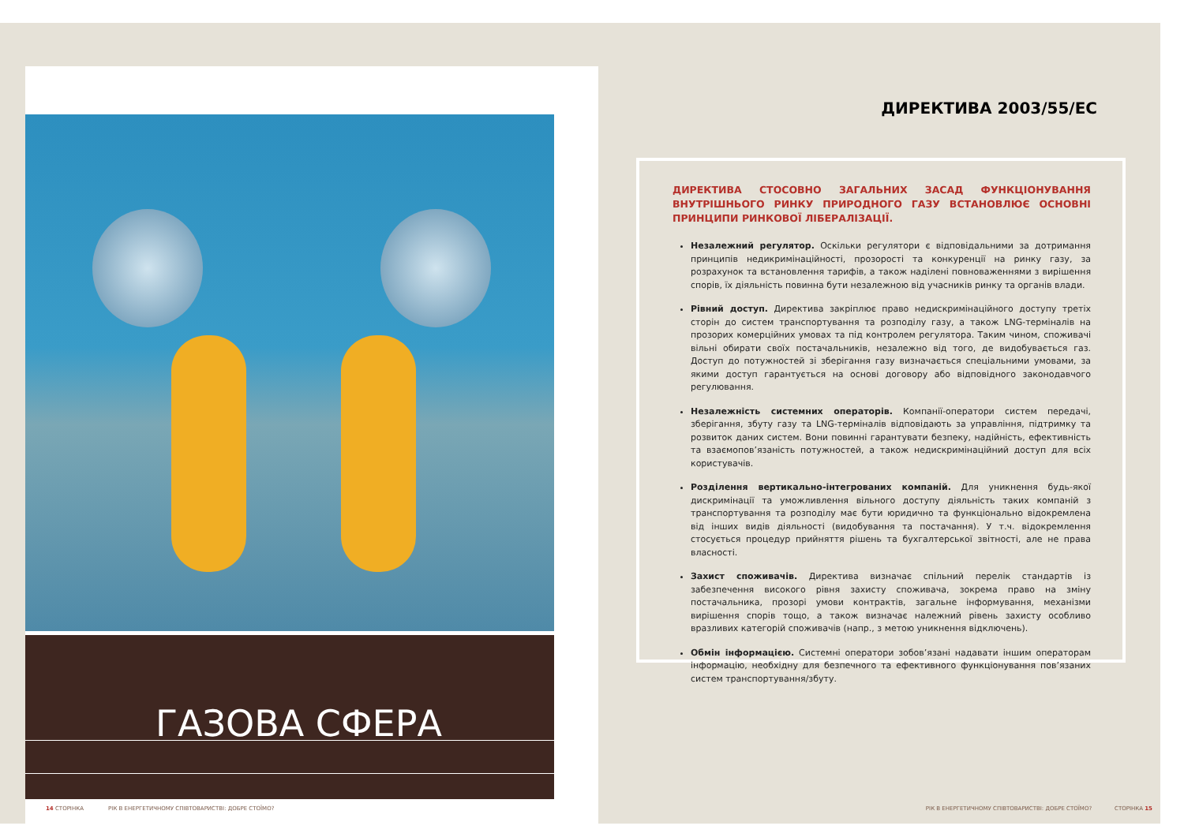ГАЗОВА СФЕРА
14 СТОРІНКА РІК В ЕНЕРГЕТИЧНОМУ СПІВТОВАРИСТВІ: ДОБРЕ СТОЇМО?
РІК В ЕНЕРГЕТИЧНОМУ СПІВТОВАРИСТВІ: ДОБРЕ СТОЇМО? СТОРІНКА 15
ДИРЕКТИВА 2003/55/ЕС
ДИРЕКТИВА СТОСОВНО ЗАГАЛЬНИХ ЗАСАД ФУНКЦІОНУВАННЯ ВНУТРІШНЬОГО РИНКУ ПРИРОДНОГО ГАЗУ ВСТАНОВЛЮЄ ОСНОВНІ ПРИНЦИПИ РИНКОВОЇ ЛІБЕРАЛІЗАЦІЇ.
Незалежний регулятор. Оскільки регулятори є відповідальними за дотримання принципів недикримінаційності, прозорості та конкуренції на ринку газу, за розрахунок та встановлення тарифів, а також наділені повноваженнями з вирішення спорів, їх діяльність повинна бути незалежною від учасників ринку та органів влади.
Рівний доступ. Директива закріплює право недискримінаційного доступу третіх сторін до систем транспортування та розподілу газу, а також LNG-терміналів на прозорих комерційних умовах та під контролем регулятора. Таким чином, споживачі вільні обирати своїх постачальників, незалежно від того, де видобувається газ. Доступ до потужностей зі зберігання газу визначається спеціальними умовами, за якими доступ гарантується на основі договору або відповідного законодавчого регулювання.
Незалежність системних операторів. Компанії-оператори систем передачі, зберігання, збуту газу та LNG-терміналів відповідають за управління, підтримку та розвиток даних систем. Вони повинні гарантувати безпеку, надійність, ефективність та взаємопов’язаність потужностей, а також недискримінаційний доступ для всіх користувачів.
Розділення вертикально-інтегрованих компаній. Для уникнення будь-якої дискримінації та уможливлення вільного доступу діяльність таких компаній з транспортування та розподілу має бути юридично та функціонально відокремлена від інших видів діяльності (видобування та постачання). У т.ч. відокремлення стосується процедур прийняття рішень та бухгалтерської звітності, але не права власності.
Захист споживачів. Директива визначає спільний перелік стандартів із забезпечення високого рівня захисту споживача, зокрема право на зміну постачальника, прозорі умови контрактів, загальне інформування, механізми вирішення спорів тощо, а також визначає належний рівень захисту особливо вразливих категорій споживачів (напр., з метою уникнення відключень).
Обмін інформацією. Системні оператори зобов’язані надавати іншим операторам інформацію, необхідну для безпечного та ефективного функціонування пов’язаних систем транспортування/збуту.